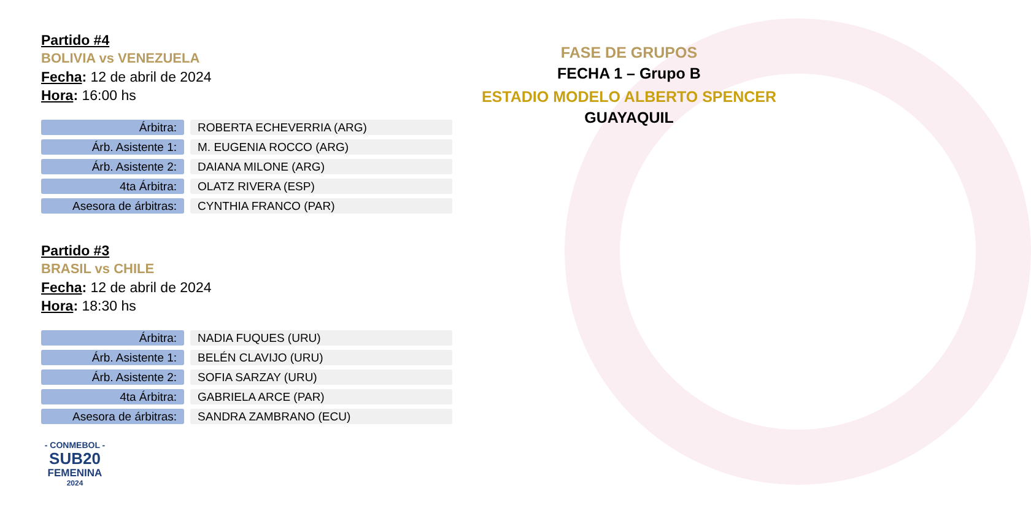Partido #4
BOLIVIA vs VENEZUELA
Fecha: 12 de abril de 2024
Hora: 16:00 hs
| Árbitra: | ROBERTA ECHEVERRIA (ARG) |
| Árb. Asistente 1: | M. EUGENIA ROCCO (ARG) |
| Árb. Asistente 2: | DAIANA MILONE (ARG) |
| 4ta Árbitra: | OLATZ RIVERA (ESP) |
| Asesora de árbitras: | CYNTHIA FRANCO (PAR) |
Partido #3
BRASIL vs CHILE
Fecha: 12 de abril de 2024
Hora: 18:30 hs
| Árbitra: | NADIA FUQUES (URU) |
| Árb. Asistente 1: | BELÉN CLAVIJO (URU) |
| Árb. Asistente 2: | SOFIA SARZAY (URU) |
| 4ta Árbitra: | GABRIELA ARCE (PAR) |
| Asesora de árbitras: | SANDRA ZAMBRANO (ECU) |
- CONMEBOL -
SUB20
FEMENINA
2024
FASE DE GRUPOS
FECHA 1 – Grupo B
ESTADIO MODELO ALBERTO SPENCER
GUAYAQUIL